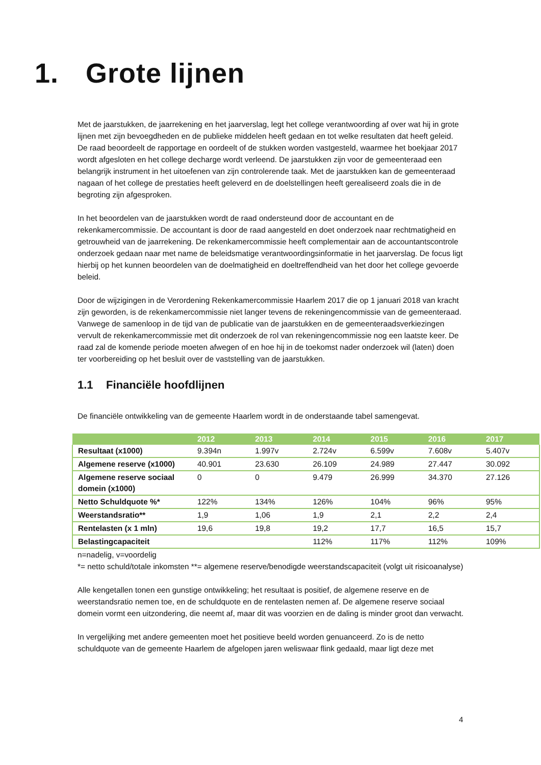1. Grote lijnen
Met de jaarstukken, de jaarrekening en het jaarverslag, legt het college verantwoording af over wat hij in grote lijnen met zijn bevoegdheden en de publieke middelen heeft gedaan en tot welke resultaten dat heeft geleid. De raad beoordeelt de rapportage en oordeelt of de stukken worden vastgesteld, waarmee het boekjaar 2017 wordt afgesloten en het college decharge wordt verleend. De jaarstukken zijn voor de gemeenteraad een belangrijk instrument in het uitoefenen van zijn controlerende taak. Met de jaarstukken kan de gemeenteraad nagaan of het college de prestaties heeft geleverd en de doelstellingen heeft gerealiseerd zoals die in de begroting zijn afgesproken.
In het beoordelen van de jaarstukken wordt de raad ondersteund door de accountant en de rekenkamercommissie. De accountant is door de raad aangesteld en doet onderzoek naar rechtmatigheid en getrouwheid van de jaarrekening. De rekenkamercommissie heeft complementair aan de accountantscontrole onderzoek gedaan naar met name de beleidsmatige verantwoordingsinformatie in het jaarverslag. De focus ligt hierbij op het kunnen beoordelen van de doelmatigheid en doeltreffendheid van het door het college gevoerde beleid.
Door de wijzigingen in de Verordening Rekenkamercommissie Haarlem 2017 die op 1 januari 2018 van kracht zijn geworden, is de rekenkamercommissie niet langer tevens de rekeningencommissie van de gemeenteraad. Vanwege de samenloop in de tijd van de publicatie van de jaarstukken en de gemeenteraadsverkiezingen vervult de rekenkamercommissie met dit onderzoek de rol van rekeningencommissie nog een laatste keer. De raad zal de komende periode moeten afwegen of en hoe hij in de toekomst nader onderzoek wil (laten) doen ter voorbereiding op het besluit over de vaststelling van de jaarstukken.
1.1 Financiële hoofdlijnen
De financiële ontwikkeling van de gemeente Haarlem wordt in de onderstaande tabel samengevat.
| | 2012 | 2013 | 2014 | 2015 | 2016 | 2017 |
| --- | --- | --- | --- | --- | --- | --- |
| Resultaat (x1000) | 9.394n | 1.997v | 2.724v | 6.599v | 7.608v | 5.407v |
| Algemene reserve (x1000) | 40.901 | 23.630 | 26.109 | 24.989 | 27.447 | 30.092 |
| Algemene reserve sociaal domein (x1000) | 0 | 0 | 9.479 | 26.999 | 34.370 | 27.126 |
| Netto Schuldquote %* | 122% | 134% | 126% | 104% | 96% | 95% |
| Weerstandsratio** | 1,9 | 1,06 | 1,9 | 2,1 | 2,2 | 2,4 |
| Rentelasten (x 1 mln) | 19,6 | 19,8 | 19,2 | 17,7 | 16,5 | 15,7 |
| Belastingcapaciteit | | | 112% | 117% | 112% | 109% |
n=nadelig, v=voordelig
*= netto schuld/totale inkomsten **= algemene reserve/benodigde weerstandscapaciteit (volgt uit risicoanalyse)
Alle kengetallen tonen een gunstige ontwikkeling; het resultaat is positief, de algemene reserve en de weerstandsratio nemen toe, en de schuldquote en de rentelasten nemen af. De algemene reserve sociaal domein vormt een uitzondering, die neemt af, maar dit was voorzien en de daling is minder groot dan verwacht.
In vergelijking met andere gemeenten moet het positieve beeld worden genuanceerd. Zo is de netto schuldquote van de gemeente Haarlem de afgelopen jaren weliswaar flink gedaald, maar ligt deze met
4